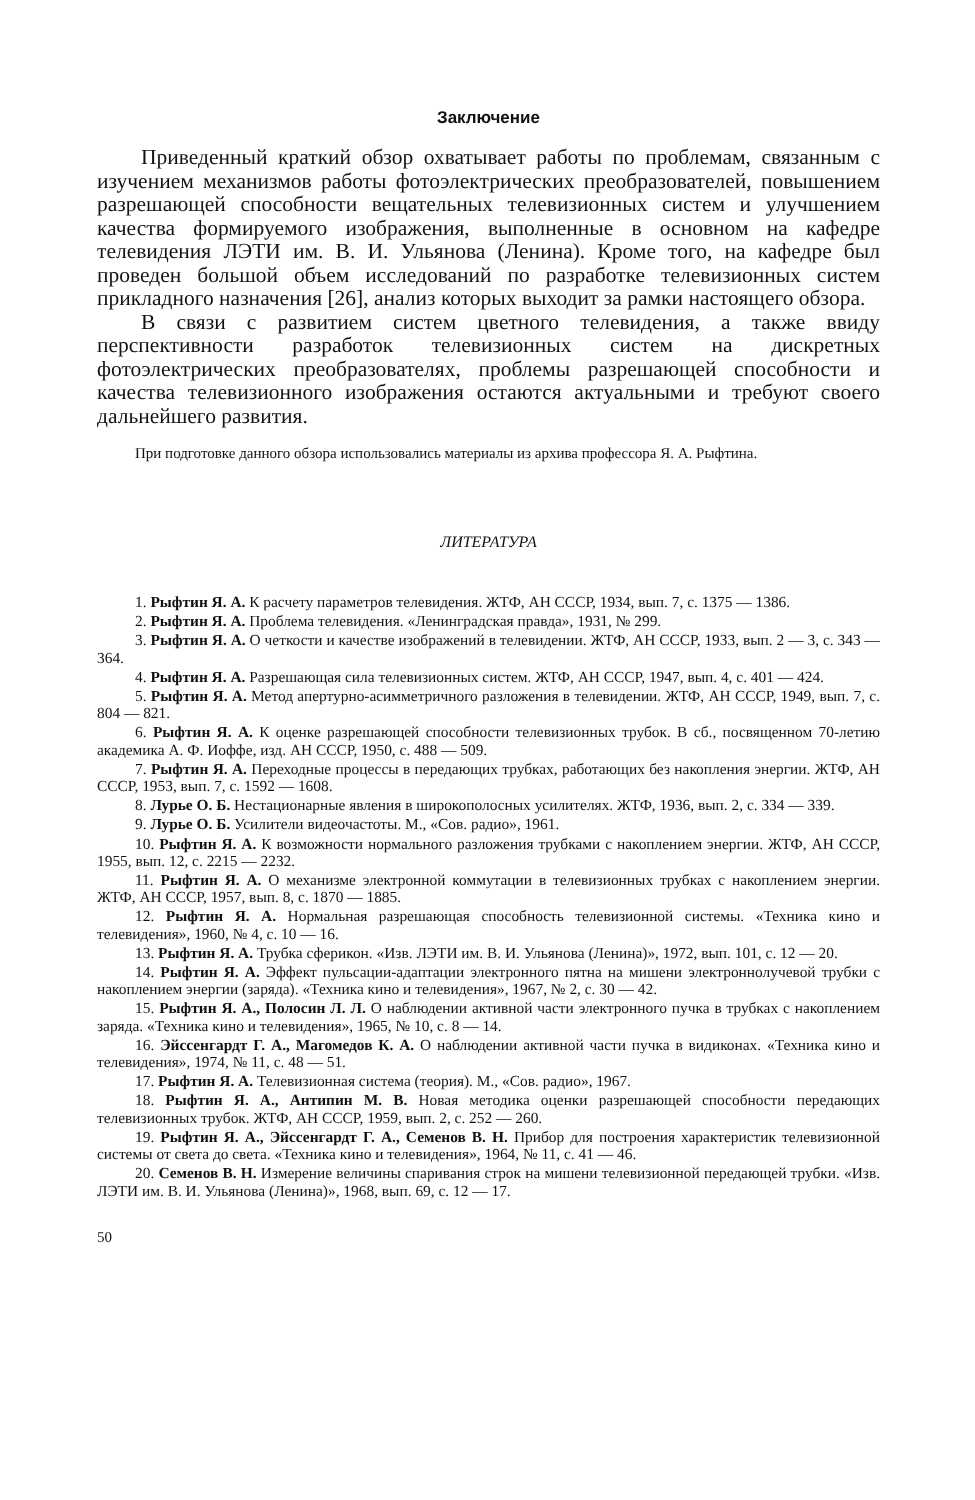Заключение
Приведенный краткий обзор охватывает работы по проблемам, связанным с изучением механизмов работы фотоэлектрических преобразователей, повышением разрешающей способности вещательных телевизионных систем и улучшением качества формируемого изображения, выполненные в основном на кафедре телевидения ЛЭТИ им. В. И. Ульянова (Ленина). Кроме того, на кафедре был проведен большой объем исследований по разработке телевизионных систем прикладного назначения [26], анализ которых выходит за рамки настоящего обзора.
В связи с развитием систем цветного телевидения, а также ввиду перспективности разработок телевизионных систем на дискретных фотоэлектрических преобразователях, проблемы разрешающей способности и качества телевизионного изображения остаются актуальными и требуют своего дальнейшего развития.
При подготовке данного обзора использовались материалы из архива профессора Я. А. Рыфтина.
ЛИТЕРАТУРА
1. Рыфтин Я. А. К расчету параметров телевидения. ЖТФ, АН СССР, 1934, вып. 7, с. 1375 — 1386.
2. Рыфтин Я. А. Проблема телевидения. «Ленинградская правда», 1931, № 299.
3. Рыфтин Я. А. О четкости и качестве изображений в телевидении. ЖТФ, АН СССР, 1933, вып. 2 — 3, с. 343 — 364.
4. Рыфтин Я. А. Разрешающая сила телевизионных систем. ЖТФ, АН СССР, 1947, вып. 4, с. 401 — 424.
5. Рыфтин Я. А. Метод апертурно-асимметричного разложения в телевидении. ЖТФ, АН СССР, 1949, вып. 7, с. 804 — 821.
6. Рыфтин Я. А. К оценке разрешающей способности телевизионных трубок. В сб., посвященном 70-летию академика А. Ф. Иоффе, изд. АН СССР, 1950, с. 488 — 509.
7. Рыфтин Я. А. Переходные процессы в передающих трубках, работающих без накопления энергии. ЖТФ, АН СССР, 1953, вып. 7, с. 1592 — 1608.
8. Лурье О. Б. Нестационарные явления в широкополосных усилителях. ЖТФ, 1936, вып. 2, с. 334 — 339.
9. Лурье О. Б. Усилители видеочастоты. М., «Сов. радио», 1961.
10. Рыфтин Я. А. К возможности нормального разложения трубками с накоплением энергии. ЖТФ, АН СССР, 1955, вып. 12, с. 2215 — 2232.
11. Рыфтин Я. А. О механизме электронной коммутации в телевизионных трубках с накоплением энергии. ЖТФ, АН СССР, 1957, вып. 8, с. 1870 — 1885.
12. Рыфтин Я. А. Нормальная разрешающая способность телевизионной системы. «Техника кино и телевидения», 1960, № 4, с. 10 — 16.
13. Рыфтин Я. А. Трубка сферикон. «Изв. ЛЭТИ им. В. И. Ульянова (Ленина)», 1972, вып. 101, с. 12 — 20.
14. Рыфтин Я. А. Эффект пульсации-адаптации электронного пятна на мишени электроннолучевой трубки с накоплением энергии (заряда). «Техника кино и телевидения», 1967, № 2, с. 30 — 42.
15. Рыфтин Я. А., Полосин Л. Л. О наблюдении активной части электронного пучка в трубках с накоплением заряда. «Техника кино и телевидения», 1965, № 10, с. 8 — 14.
16. Эйссенгардт Г. А., Магомедов К. А. О наблюдении активной части пучка в видиконах. «Техника кино и телевидения», 1974, № 11, с. 48 — 51.
17. Рыфтин Я. А. Телевизионная система (теория). М., «Сов. радио», 1967.
18. Рыфтин Я. А., Антипин М. В. Новая методика оценки разрешающей способности передающих телевизионных трубок. ЖТФ, АН СССР, 1959, вып. 2, с. 252 — 260.
19. Рыфтин Я. А., Эйссенгардт Г. А., Семенов В. Н. Прибор для построения характеристик телевизионной системы от света до света. «Техника кино и телевидения», 1964, № 11, с. 41 — 46.
20. Семенов В. Н. Измерение величины спаривания строк на мишени телевизионной передающей трубки. «Изв. ЛЭТИ им. В. И. Ульянова (Ленина)», 1968, вып. 69, с. 12 — 17.
50